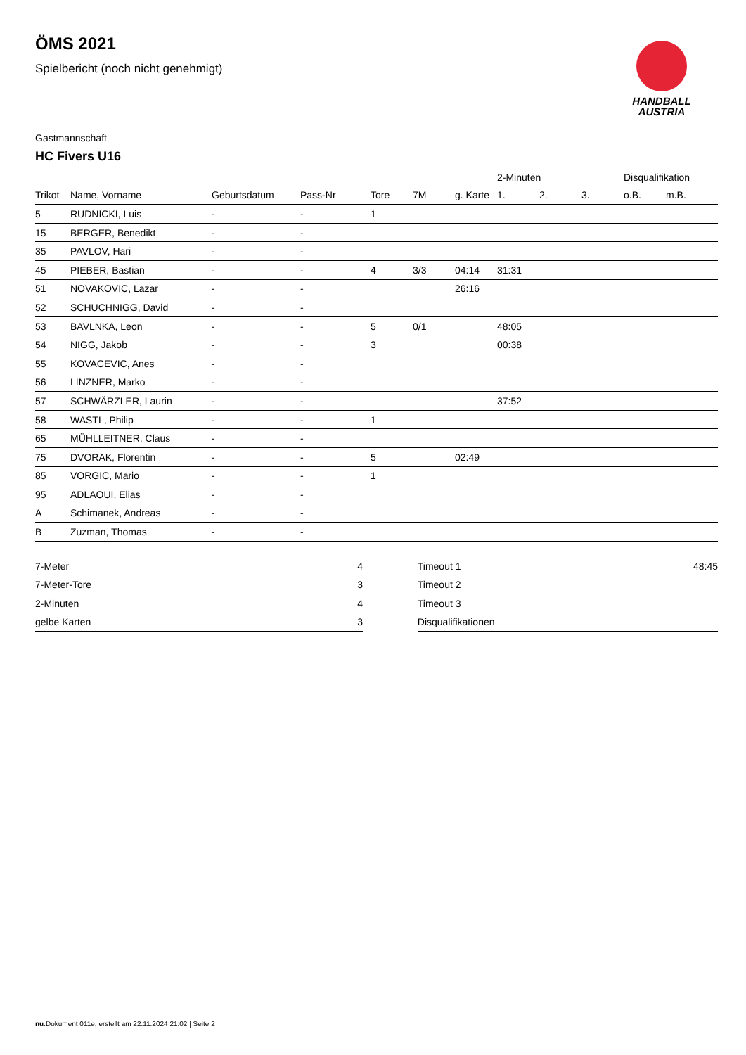ÖMS 2021
Spielbericht (noch nicht genehmigt)
HANDBALL
AUSTRIA
Gastmannschaft
HC Fivers U16
| | | | | | | | 2-Minuten | | | Disqualifikation | |
| --- | --- | --- | --- | --- | --- | --- | --- | --- | --- | --- | --- |
| Trikot | Name, Vorname | Geburtsdatum | Pass-Nr | Tore | 7M | g. Karte | 1. | 2. | 3. | o.B. | m.B. |
| 5 | RUDNICKI, Luis | - | - | 1 | | | | | | | |
| 15 | BERGER, Benedikt | - | - | | | | | | | | |
| 35 | PAVLOV, Hari | - | - | | | | | | | | |
| 45 | PIEBER, Bastian | - | - | 4 | 3/3 | 04:14 | 31:31 | | | | |
| 51 | NOVAKOVIC, Lazar | - | - | | | 26:16 | | | | | |
| 52 | SCHUCHNIGG, David | - | - | | | | | | | | |
| 53 | BAVLNKA, Leon | - | - | 5 | 0/1 | | 48:05 | | | | |
| 54 | NIGG, Jakob | - | - | 3 | | | 00:38 | | | | |
| 55 | KOVACEVIC, Anes | - | - | | | | | | | | |
| 56 | LINZNER, Marko | - | - | | | | | | | | |
| 57 | SCHWÄRZLER, Laurin | - | - | | | | 37:52 | | | | |
| 58 | WASTL, Philip | - | - | 1 | | | | | | | |
| 65 | MÜHLLEITNER, Claus | - | - | | | | | | | | |
| 75 | DVORAK, Florentin | - | - | 5 | | 02:49 | | | | | |
| 85 | VORGIC, Mario | - | - | 1 | | | | | | | |
| 95 | ADLAOUI, Elias | - | - | | | | | | | | |
| A | Schimanek, Andreas | - | - | | | | | | | | |
| B | Zuzman, Thomas | - | - | | | | | | | | |
| 7-Meter | 4 |
| 7-Meter-Tore | 3 |
| 2-Minuten | 4 |
| gelbe Karten | 3 |
| Timeout 1 | 48:45 |
| Timeout 2 | |
| Timeout 3 | |
| Disqualifikationen | |
nu.Dokument 011e, erstellt am 22.11.2024 21:02 | Seite 2